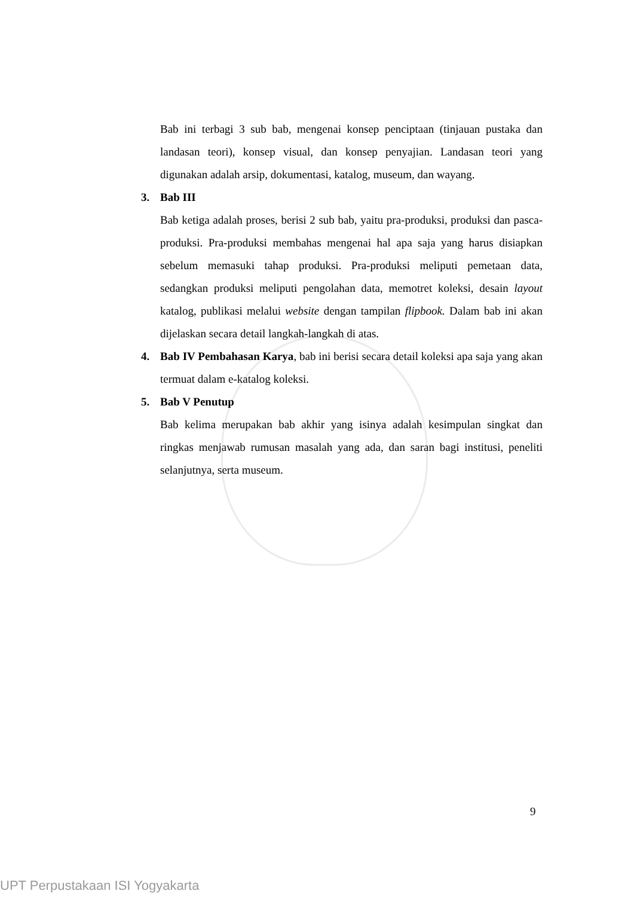Bab ini terbagi 3 sub bab, mengenai konsep penciptaan (tinjauan pustaka dan landasan teori), konsep visual, dan konsep penyajian. Landasan teori yang digunakan adalah arsip, dokumentasi, katalog, museum, dan wayang.
3. Bab III
Bab ketiga adalah proses, berisi 2 sub bab, yaitu pra-produksi, produksi dan pasca-produksi. Pra-produksi membahas mengenai hal apa saja yang harus disiapkan sebelum memasuki tahap produksi. Pra-produksi meliputi pemetaan data, sedangkan produksi meliputi pengolahan data, memotret koleksi, desain layout katalog, publikasi melalui website dengan tampilan flipbook. Dalam bab ini akan dijelaskan secara detail langkah-langkah di atas.
4. Bab IV Pembahasan Karya, bab ini berisi secara detail koleksi apa saja yang akan termuat dalam e-katalog koleksi.
5. Bab V Penutup
Bab kelima merupakan bab akhir yang isinya adalah kesimpulan singkat dan ringkas menjawab rumusan masalah yang ada, dan saran bagi institusi, peneliti selanjutnya, serta museum.
9
UPT Perpustakaan ISI Yogyakarta